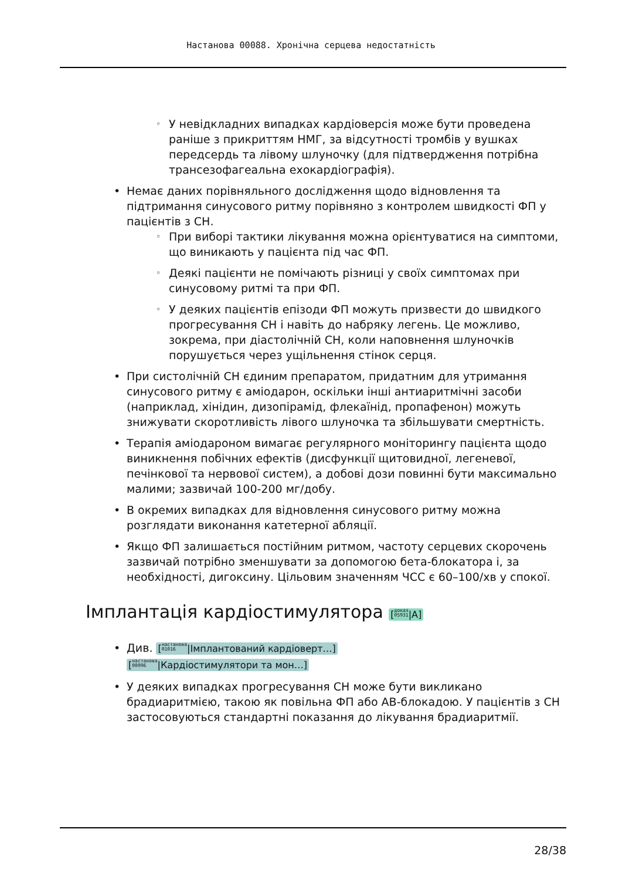Настанова 00088. Хронічна серцева недостатність
У невідкладних випадках кардіоверсія може бути проведена раніше з прикриттям НМГ, за відсутності тромбів у вушках передсердь та лівому шлуночку (для підтвердження потрібна трансезофагеальна ехокардіографія).
Немає даних порівняльного дослідження щодо відновлення та підтримання синусового ритму порівняно з контролем швидкості ФП у пацієнтів з СН.
При виборі тактики лікування можна орієнтуватися на симптоми, що виникають у пацієнта під час ФП.
Деякі пацієнти не помічають різниці у своїх симптомах при синусовому ритмі та при ФП.
У деяких пацієнтів епізоди ФП можуть призвести до швидкого прогресування СН і навіть до набряку легень. Це можливо, зокрема, при діастолічній СН, коли наповнення шлуночків порушується через ущільнення стінок серця.
При систолічній СН єдиним препаратом, придатним для утримання синусового ритму є аміодарон, оскільки інші антиаритмічні засоби (наприклад, хінідин, дизопірамід, флекаїнід, пропафенон) можуть знижувати скоротливість лівого шлуночка та збільшувати смертність.
Терапія аміодароном вимагає регулярного моніторингу пацієнта щодо виникнення побічних ефектів (дисфункції щитовидної, легеневої, печінкової та нервової систем), а добові дози повинні бути максимально малими; зазвичай 100-200 мг/добу.
В окремих випадках для відновлення синусового ритму можна розглядати виконання катетерної абляції.
Якщо ФП залишається постійним ритмом, частоту серцевих скорочень зазвичай потрібно зменшувати за допомогою бета-блокатора і, за необхідності, дигоксину. Цільовим значенням ЧСС є 60–100/хв у спокої.
Імплантація кардіостимулятора [доказ
05931|A]
Див. [настанова
01016|Імплантований кардіоверт…]
[настанова
00096|Кардіостимулятори та мон…]
У деяких випадках прогресування СН може бути викликано брадиаритмією, такою як повільна ФП або АВ-блокадою. У пацієнтів з СН застосовуються стандартні показання до лікування брадиаритмії.
28/38